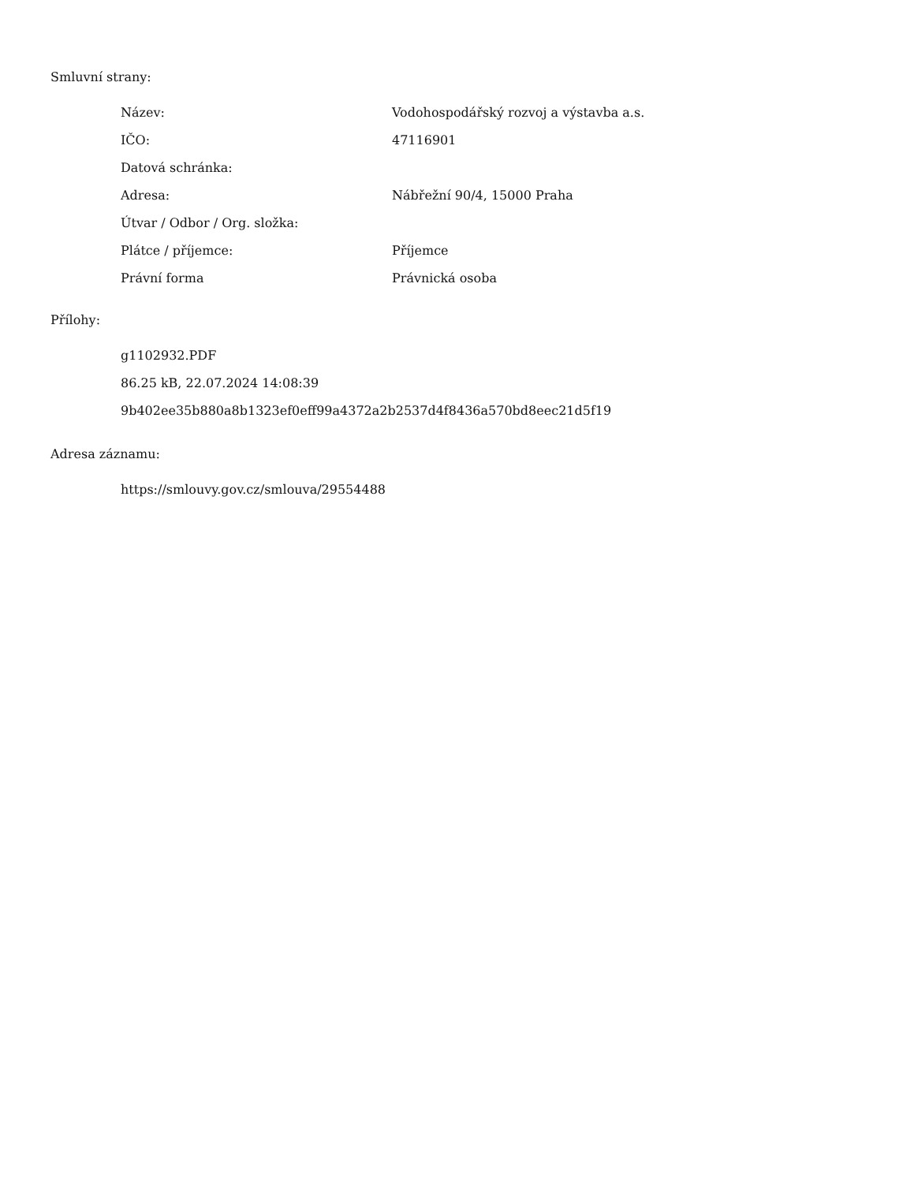Smluvní strany:
| Název: | Vodohospodářský rozvoj a výstavba a.s. |
| IČO: | 47116901 |
| Datová schránka: | |
| Adresa: | Nábřežní 90/4, 15000 Praha |
| Útvar / Odbor / Org. složka: | |
| Plátce / příjemce: | Příjemce |
| Právní forma | Právnická osoba |
Přílohy:
g1102932.PDF
86.25 kB, 22.07.2024 14:08:39
9b402ee35b880a8b1323ef0eff99a4372a2b2537d4f8436a570bd8eec21d5f19
Adresa záznamu:
https://smlouvy.gov.cz/smlouva/29554488